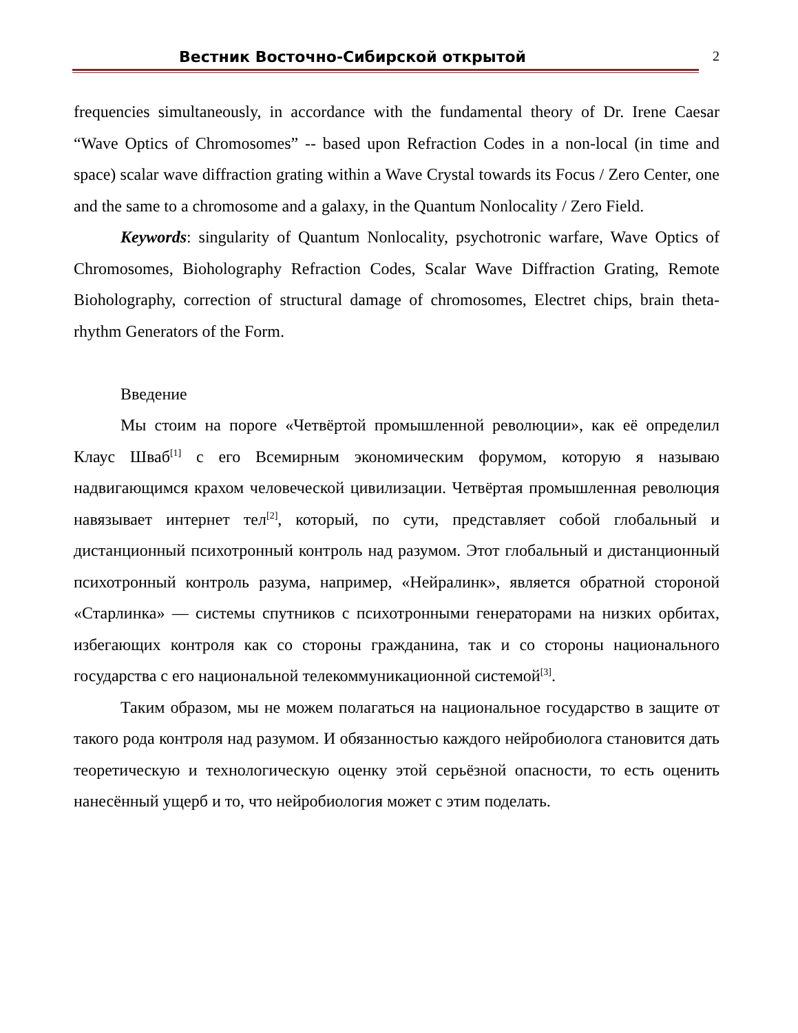Вестник Восточно-Сибирской открытой 2
frequencies simultaneously, in accordance with the fundamental theory of Dr. Irene Caesar “Wave Optics of Chromosomes” -- based upon Refraction Codes in a non-local (in time and space) scalar wave diffraction grating within a Wave Crystal towards its Focus / Zero Center, one and the same to a chromosome and a galaxy, in the Quantum Nonlocality / Zero Field.
Keywords: singularity of Quantum Nonlocality, psychotronic warfare, Wave Optics of Chromosomes, Bioholography Refraction Codes, Scalar Wave Diffraction Grating, Remote Bioholography, correction of structural damage of chromosomes, Electret chips, brain theta-rhythm Generators of the Form.
Введение
Мы стоим на пороге «Четвёртой промышленной революции», как её определил Клаус Шваб<sup>[1]</sup> с его Всемирным экономическим форумом, которую я называю надвигающимся крахом человеческой цивилизации. Четвёртая промышленная революция навязывает интернет тел<sup>[2]</sup>, который, по сути, представляет собой глобальный и дистанционный психотронный контроль над разумом. Этот глобальный и дистанционный психотронный контроль разума, например, «Нейралинк», является обратной стороной «Старлинка» — системы спутников с психотронными генераторами на низких орбитах, избегающих контроля как со стороны гражданина, так и со стороны национального государства с его национальной телекоммуникационной системой<sup>[3]</sup>.
Таким образом, мы не можем полагаться на национальное государство в защите от такого рода контроля над разумом. И обязанностью каждого нейробиолога становится дать теоретическую и технологическую оценку этой серьёзной опасности, то есть оценить нанесённый ущерб и то, что нейробиология может с этим поделать.